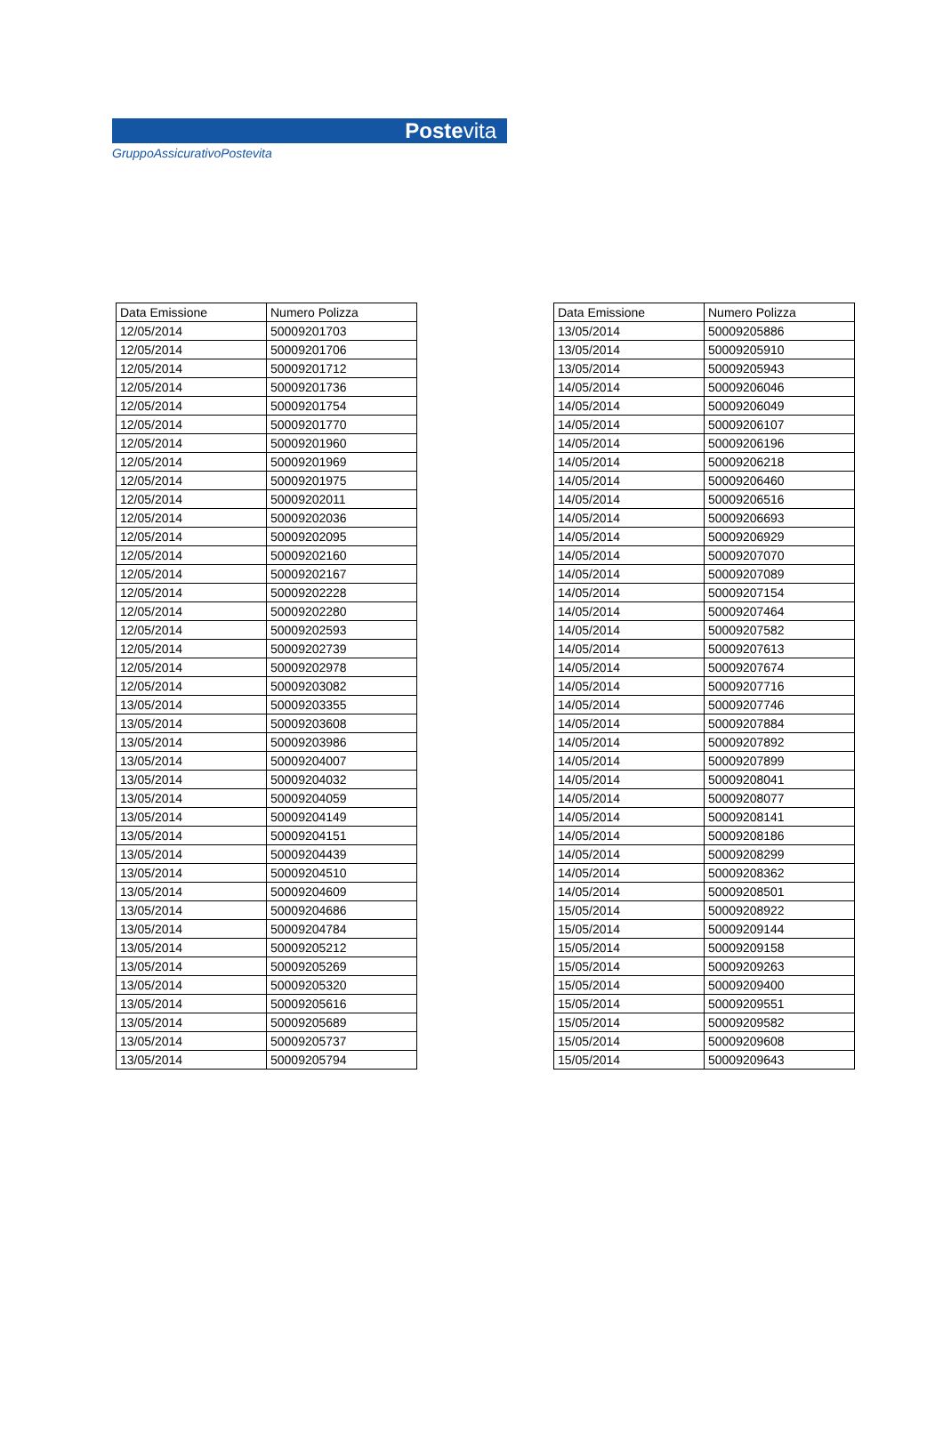Postevita
GruppoAssicurativoPostevita
| Data Emissione | Numero Polizza |
| --- | --- |
| 12/05/2014 | 50009201703 |
| 12/05/2014 | 50009201706 |
| 12/05/2014 | 50009201712 |
| 12/05/2014 | 50009201736 |
| 12/05/2014 | 50009201754 |
| 12/05/2014 | 50009201770 |
| 12/05/2014 | 50009201960 |
| 12/05/2014 | 50009201969 |
| 12/05/2014 | 50009201975 |
| 12/05/2014 | 50009202011 |
| 12/05/2014 | 50009202036 |
| 12/05/2014 | 50009202095 |
| 12/05/2014 | 50009202160 |
| 12/05/2014 | 50009202167 |
| 12/05/2014 | 50009202228 |
| 12/05/2014 | 50009202280 |
| 12/05/2014 | 50009202593 |
| 12/05/2014 | 50009202739 |
| 12/05/2014 | 50009202978 |
| 12/05/2014 | 50009203082 |
| 13/05/2014 | 50009203355 |
| 13/05/2014 | 50009203608 |
| 13/05/2014 | 50009203986 |
| 13/05/2014 | 50009204007 |
| 13/05/2014 | 50009204032 |
| 13/05/2014 | 50009204059 |
| 13/05/2014 | 50009204149 |
| 13/05/2014 | 50009204151 |
| 13/05/2014 | 50009204439 |
| 13/05/2014 | 50009204510 |
| 13/05/2014 | 50009204609 |
| 13/05/2014 | 50009204686 |
| 13/05/2014 | 50009204784 |
| 13/05/2014 | 50009205212 |
| 13/05/2014 | 50009205269 |
| 13/05/2014 | 50009205320 |
| 13/05/2014 | 50009205616 |
| 13/05/2014 | 50009205689 |
| 13/05/2014 | 50009205737 |
| 13/05/2014 | 50009205794 |
| Data Emissione | Numero Polizza |
| --- | --- |
| 13/05/2014 | 50009205886 |
| 13/05/2014 | 50009205910 |
| 13/05/2014 | 50009205943 |
| 14/05/2014 | 50009206046 |
| 14/05/2014 | 50009206049 |
| 14/05/2014 | 50009206107 |
| 14/05/2014 | 50009206196 |
| 14/05/2014 | 50009206218 |
| 14/05/2014 | 50009206460 |
| 14/05/2014 | 50009206516 |
| 14/05/2014 | 50009206693 |
| 14/05/2014 | 50009206929 |
| 14/05/2014 | 50009207070 |
| 14/05/2014 | 50009207089 |
| 14/05/2014 | 50009207154 |
| 14/05/2014 | 50009207464 |
| 14/05/2014 | 50009207582 |
| 14/05/2014 | 50009207613 |
| 14/05/2014 | 50009207674 |
| 14/05/2014 | 50009207716 |
| 14/05/2014 | 50009207746 |
| 14/05/2014 | 50009207884 |
| 14/05/2014 | 50009207892 |
| 14/05/2014 | 50009207899 |
| 14/05/2014 | 50009208041 |
| 14/05/2014 | 50009208077 |
| 14/05/2014 | 50009208141 |
| 14/05/2014 | 50009208186 |
| 14/05/2014 | 50009208299 |
| 14/05/2014 | 50009208362 |
| 14/05/2014 | 50009208501 |
| 15/05/2014 | 50009208922 |
| 15/05/2014 | 50009209144 |
| 15/05/2014 | 50009209158 |
| 15/05/2014 | 50009209263 |
| 15/05/2014 | 50009209400 |
| 15/05/2014 | 50009209551 |
| 15/05/2014 | 50009209582 |
| 15/05/2014 | 50009209608 |
| 15/05/2014 | 50009209643 |